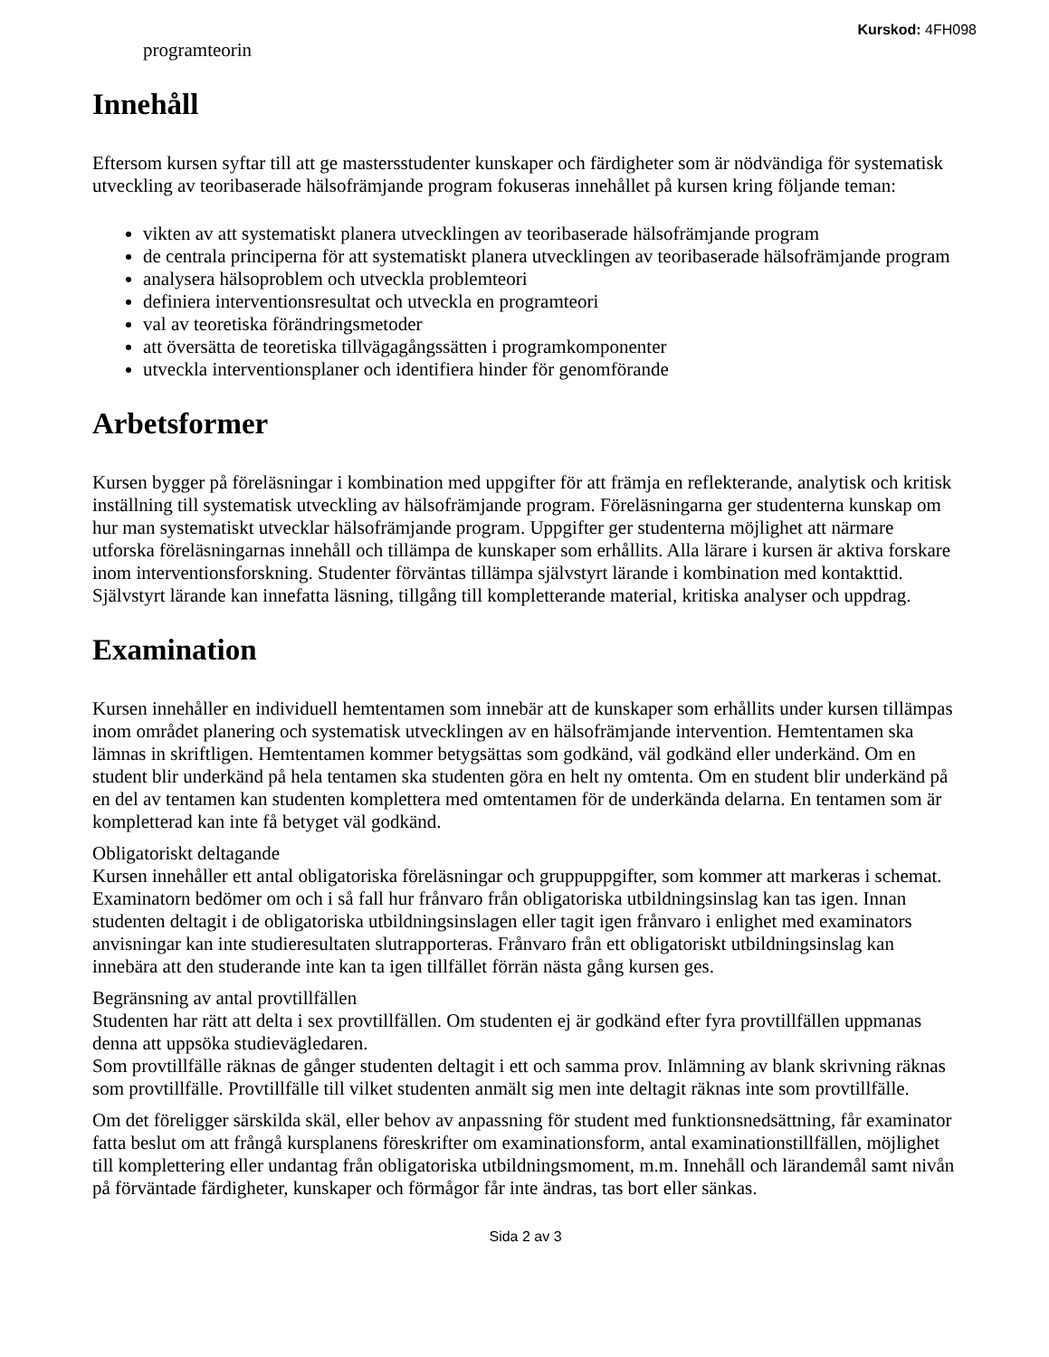Kurskod: 4FH098
programteorin
Innehåll
Eftersom kursen syftar till att ge mastersstudenter kunskaper och färdigheter som är nödvändiga för systematisk utveckling av teoribaserade hälsofrämjande program fokuseras innehållet på kursen kring följande teman:
vikten av att systematiskt planera utvecklingen av teoribaserade hälsofrämjande program
de centrala principerna för att systematiskt planera utvecklingen av teoribaserade hälsofrämjande program
analysera hälsoproblem och utveckla problemteori
definiera interventionsresultat och utveckla en programteori
val av teoretiska förändringsmetoder
att översätta de teoretiska tillvägagångssätten i programkomponenter
utveckla interventionsplaner och identifiera hinder för genomförande
Arbetsformer
Kursen bygger på föreläsningar i kombination med uppgifter för att främja en reflekterande, analytisk och kritisk inställning till systematisk utveckling av hälsofrämjande program. Föreläsningarna ger studenterna kunskap om hur man systematiskt utvecklar hälsofrämjande program. Uppgifter ger studenterna möjlighet att närmare utforska föreläsningarnas innehåll och tillämpa de kunskaper som erhållits. Alla lärare i kursen är aktiva forskare inom interventionsforskning. Studenter förväntas tillämpa självstyrt lärande i kombination med kontakttid. Självstyrt lärande kan innefatta läsning, tillgång till kompletterande material, kritiska analyser och uppdrag.
Examination
Kursen innehåller en individuell hemtentamen som innebär att de kunskaper som erhållits under kursen tillämpas inom området planering och systematisk utvecklingen av en hälsofrämjande intervention. Hemtentamen ska lämnas in skriftligen. Hemtentamen kommer betygsättas som godkänd, väl godkänd eller underkänd. Om en student blir underkänd på hela tentamen ska studenten göra en helt ny omtenta. Om en student blir underkänd på en del av tentamen kan studenten komplettera med omtentamen för de underkända delarna. En tentamen som är kompletterad kan inte få betyget väl godkänd.
Obligatoriskt deltagande
Kursen innehåller ett antal obligatoriska föreläsningar och gruppuppgifter, som kommer att markeras i schemat. Examinatorn bedömer om och i så fall hur frånvaro från obligatoriska utbildningsinslag kan tas igen. Innan studenten deltagit i de obligatoriska utbildningsinslagen eller tagit igen frånvaro i enlighet med examinators anvisningar kan inte studieresultaten slutrapporteras. Frånvaro från ett obligatoriskt utbildningsinslag kan innebära att den studerande inte kan ta igen tillfället förrän nästa gång kursen ges.
Begränsning av antal provtillfällen
Studenten har rätt att delta i sex provtillfällen. Om studenten ej är godkänd efter fyra provtillfällen uppmanas denna att uppsöka studievägledaren.
Som provtillfälle räknas de gånger studenten deltagit i ett och samma prov. Inlämning av blank skrivning räknas som provtillfälle. Provtillfälle till vilket studenten anmält sig men inte deltagit räknas inte som provtillfälle.
Om det föreligger särskilda skäl, eller behov av anpassning för student med funktionsnedsättning, får examinator fatta beslut om att frångå kursplanens föreskrifter om examinationsform, antal examinationstillfällen, möjlighet till komplettering eller undantag från obligatoriska utbildningsmoment, m.m. Innehåll och lärandemål samt nivån på förväntade färdigheter, kunskaper och förmågor får inte ändras, tas bort eller sänkas.
Sida 2 av 3